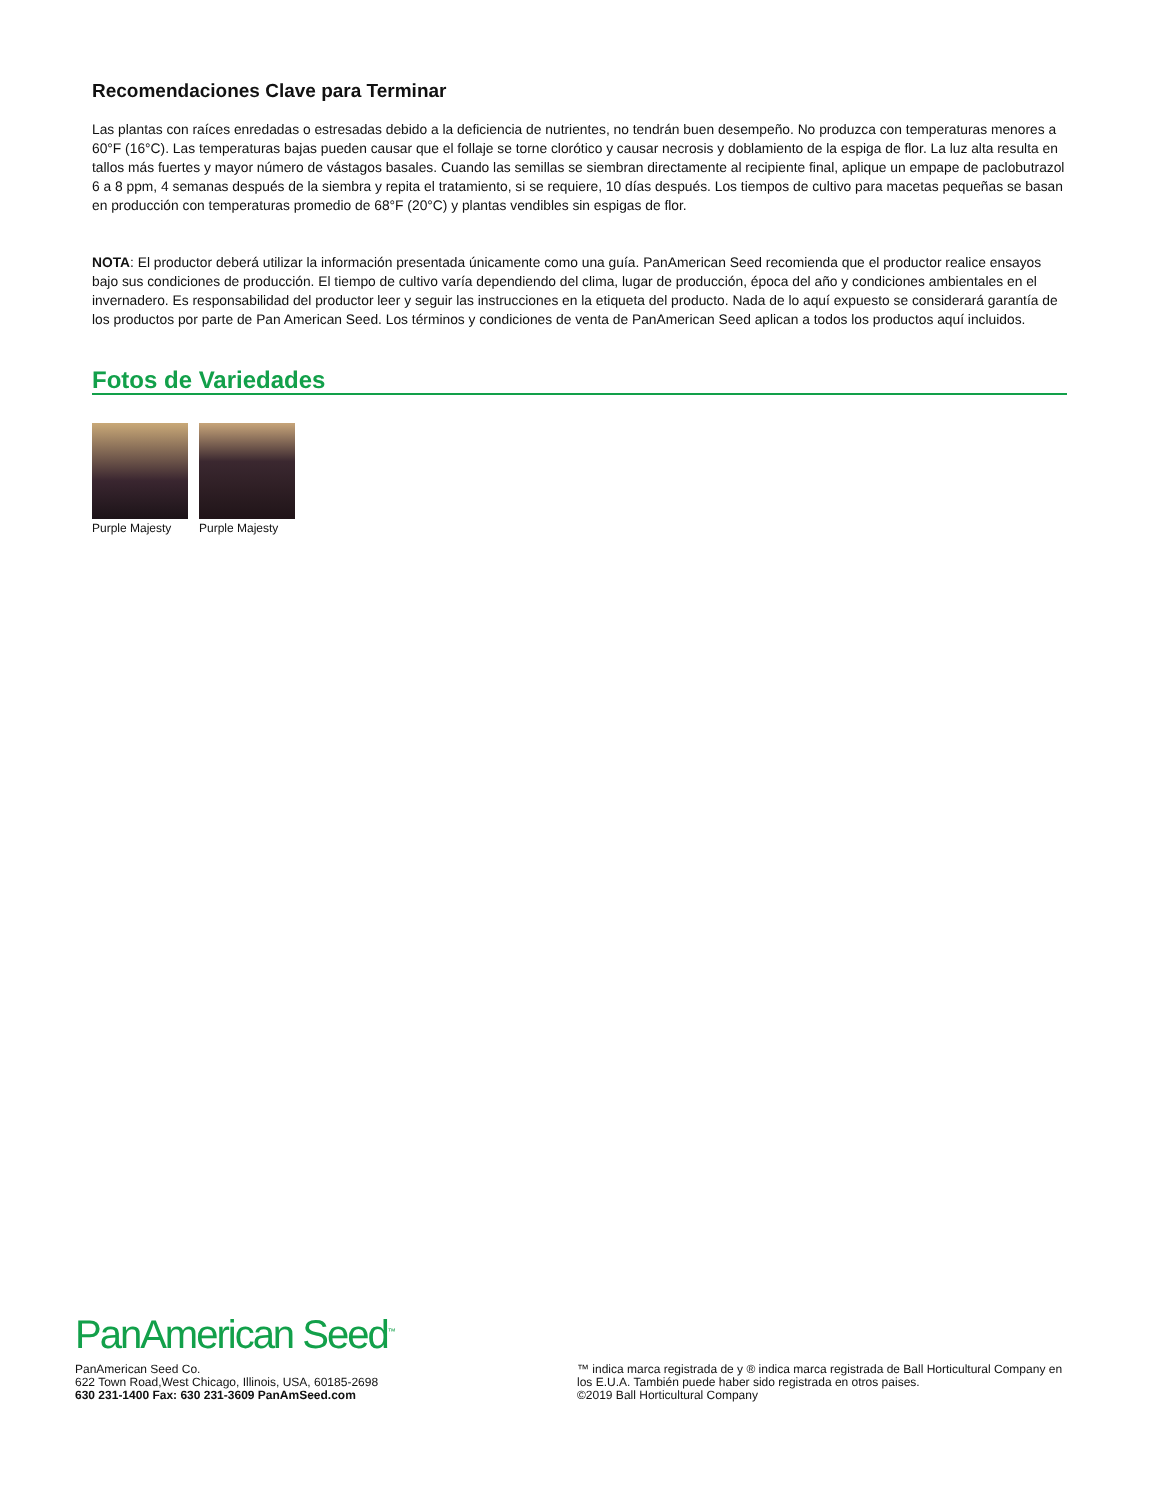Recomendaciones Clave para Terminar
Las plantas con raíces enredadas o estresadas debido a la deficiencia de nutrientes, no tendrán buen desempeño. No produzca con temperaturas menores a 60°F (16°C). Las temperaturas bajas pueden causar que el follaje se torne clorótico y causar necrosis y doblamiento de la espiga de flor. La luz alta resulta en tallos más fuertes y mayor número de vástagos basales. Cuando las semillas se siembran directamente al recipiente final, aplique un empape de paclobutrazol 6 a 8 ppm, 4 semanas después de la siembra y repita el tratamiento, si se requiere, 10 días después. Los tiempos de cultivo para macetas pequeñas se basan en producción con temperaturas promedio de 68°F (20°C) y plantas vendibles sin espigas de flor.
NOTA: El productor deberá utilizar la información presentada únicamente como una guía. PanAmerican Seed recomienda que el productor realice ensayos bajo sus condiciones de producción. El tiempo de cultivo varía dependiendo del clima, lugar de producción, época del año y condiciones ambientales en el invernadero. Es responsabilidad del productor leer y seguir las instrucciones en la etiqueta del producto. Nada de lo aquí expuesto se considerará garantía de los productos por parte de Pan American Seed. Los términos y condiciones de venta de PanAmerican Seed aplican a todos los productos aquí incluidos.
Fotos de Variedades
Purple Majesty Purple Majesty
PanAmerican Seed<sup>™</sup>
PanAmerican Seed Co.
622 Town Road,West Chicago, Illinois, USA, 60185-2698
630 231-1400 Fax: 630 231-3609 PanAmSeed.com
™ indica marca registrada de y ® indica marca registrada de Ball Horticultural Company en los E.U.A. También puede haber sido registrada en otros paises.
©2019 Ball Horticultural Company